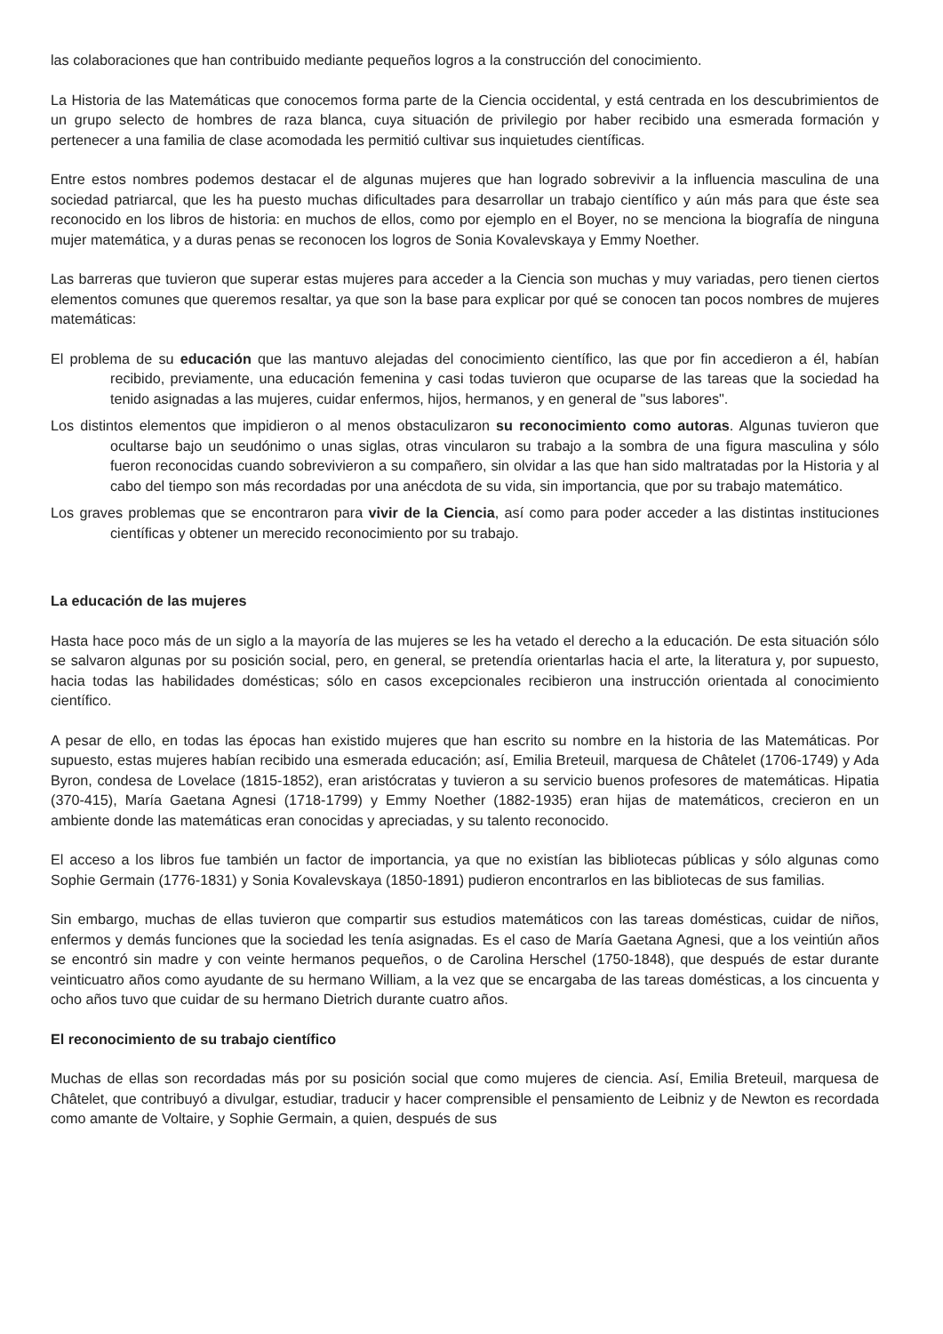las colaboraciones que han contribuido mediante pequeños logros a la construcción del conocimiento.
La Historia de las Matemáticas que conocemos forma parte de la Ciencia occidental, y está centrada en los descubrimientos de un grupo selecto de hombres de raza blanca, cuya situación de privilegio por haber recibido una esmerada formación y pertenecer a una familia de clase acomodada les permitió cultivar sus inquietudes científicas.
Entre estos nombres podemos destacar el de algunas mujeres que han logrado sobrevivir a la influencia masculina de una sociedad patriarcal, que les ha puesto muchas dificultades para desarrollar un trabajo científico y aún más para que éste sea reconocido en los libros de historia: en muchos de ellos, como por ejemplo en el Boyer, no se menciona la biografía de ninguna mujer matemática, y a duras penas se reconocen los logros de Sonia Kovalevskaya y Emmy Noether.
Las barreras que tuvieron que superar estas mujeres para acceder a la Ciencia son muchas y muy variadas, pero tienen ciertos elementos comunes que queremos resaltar, ya que son la base para explicar por qué se conocen tan pocos nombres de mujeres matemáticas:
El problema de su educación que las mantuvo alejadas del conocimiento científico, las que por fin accedieron a él, habían recibido, previamente, una educación femenina y casi todas tuvieron que ocuparse de las tareas que la sociedad ha tenido asignadas a las mujeres, cuidar enfermos, hijos, hermanos, y en general de "sus labores".
Los distintos elementos que impidieron o al menos obstaculizaron su reconocimiento como autoras. Algunas tuvieron que ocultarse bajo un seudónimo o unas siglas, otras vincularon su trabajo a la sombra de una figura masculina y sólo fueron reconocidas cuando sobrevivieron a su compañero, sin olvidar a las que han sido maltratadas por la Historia y al cabo del tiempo son más recordadas por una anécdota de su vida, sin importancia, que por su trabajo matemático.
Los graves problemas que se encontraron para vivir de la Ciencia, así como para poder acceder a las distintas instituciones científicas y obtener un merecido reconocimiento por su trabajo.
La educación de las mujeres
Hasta hace poco más de un siglo a la mayoría de las mujeres se les ha vetado el derecho a la educación. De esta situación sólo se salvaron algunas por su posición social, pero, en general, se pretendía orientarlas hacia el arte, la literatura y, por supuesto, hacia todas las habilidades domésticas; sólo en casos excepcionales recibieron una instrucción orientada al conocimiento científico.
A pesar de ello, en todas las épocas han existido mujeres que han escrito su nombre en la historia de las Matemáticas. Por supuesto, estas mujeres habían recibido una esmerada educación; así, Emilia Breteuil, marquesa de Châtelet (1706-1749) y Ada Byron, condesa de Lovelace (1815-1852), eran aristócratas y tuvieron a su servicio buenos profesores de matemáticas. Hipatia (370-415), María Gaetana Agnesi (1718-1799) y Emmy Noether (1882-1935) eran hijas de matemáticos, crecieron en un ambiente donde las matemáticas eran conocidas y apreciadas, y su talento reconocido.
El acceso a los libros fue también un factor de importancia, ya que no existían las bibliotecas públicas y sólo algunas como Sophie Germain (1776-1831) y Sonia Kovalevskaya (1850-1891) pudieron encontrarlos en las bibliotecas de sus familias.
Sin embargo, muchas de ellas tuvieron que compartir sus estudios matemáticos con las tareas domésticas, cuidar de niños, enfermos y demás funciones que la sociedad les tenía asignadas. Es el caso de María Gaetana Agnesi, que a los veintiún años se encontró sin madre y con veinte hermanos pequeños, o de Carolina Herschel (1750-1848), que después de estar durante veinticuatro años como ayudante de su hermano William, a la vez que se encargaba de las tareas domésticas, a los cincuenta y ocho años tuvo que cuidar de su hermano Dietrich durante cuatro años.
El reconocimiento de su trabajo científico
Muchas de ellas son recordadas más por su posición social que como mujeres de ciencia. Así, Emilia Breteuil, marquesa de Châtelet, que contribuyó a divulgar, estudiar, traducir y hacer comprensible el pensamiento de Leibniz y de Newton es recordada como amante de Voltaire, y Sophie Germain, a quien, después de sus